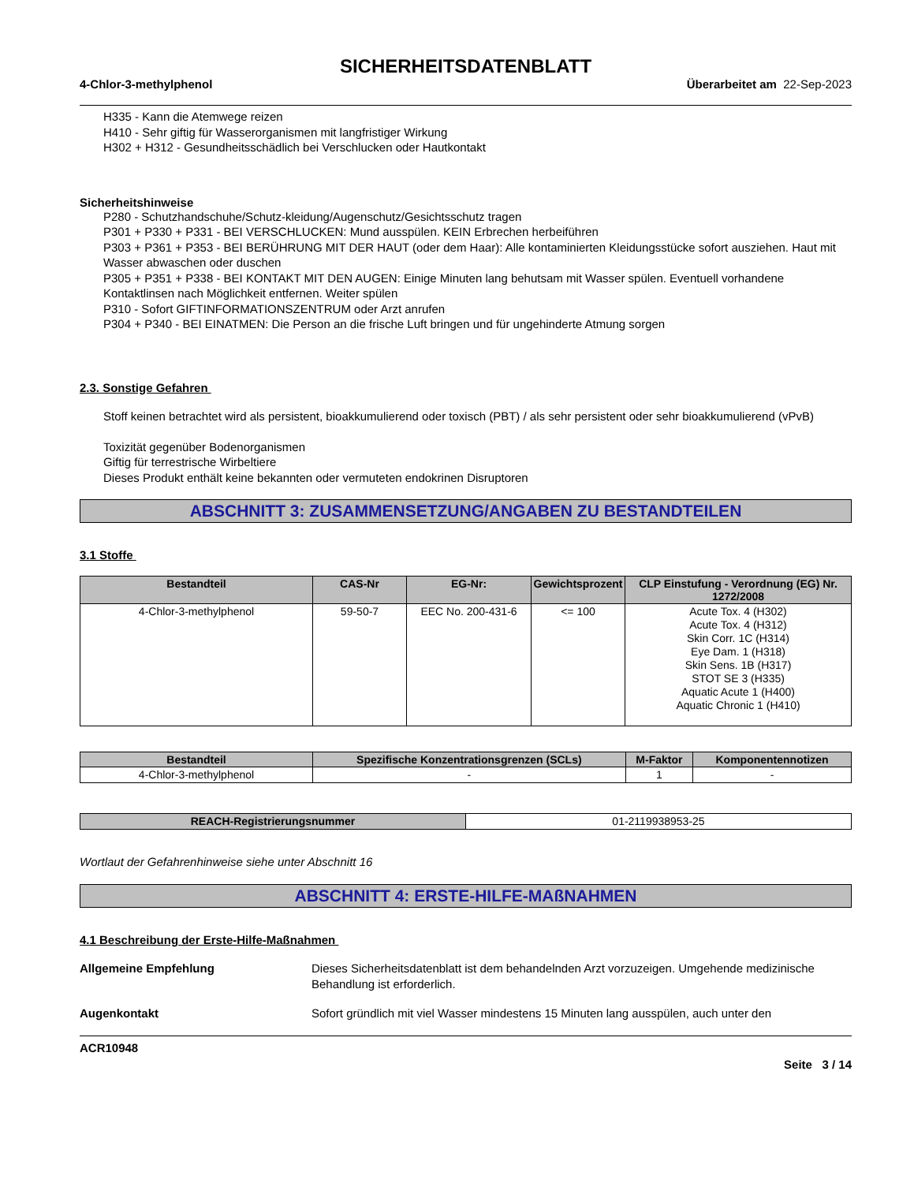SICHERHEITSDATENBLATT
4-Chlor-3-methylphenol Überarbeitet am 22-Sep-2023
H335 - Kann die Atemwege reizen
H410 - Sehr giftig für Wasserorganismen mit langfristiger Wirkung
H302 + H312 - Gesundheitsschädlich bei Verschlucken oder Hautkontakt
Sicherheitshinweise
P280 - Schutzhandschuhe/Schutz-kleidung/Augenschutz/Gesichtsschutz tragen
P301 + P330 + P331 - BEI VERSCHLUCKEN: Mund ausspülen. KEIN Erbrechen herbeiführen
P303 + P361 + P353 - BEI BERÜHRUNG MIT DER HAUT (oder dem Haar): Alle kontaminierten Kleidungsstücke sofort ausziehen. Haut mit Wasser abwaschen oder duschen
P305 + P351 + P338 - BEI KONTAKT MIT DEN AUGEN: Einige Minuten lang behutsam mit Wasser spülen. Eventuell vorhandene Kontaktlinsen nach Möglichkeit entfernen. Weiter spülen
P310 - Sofort GIFTINFORMATIONSZENTRUM oder Arzt anrufen
P304 + P340 - BEI EINATMEN: Die Person an die frische Luft bringen und für ungehinderte Atmung sorgen
2.3. Sonstige Gefahren
Stoff keinen betrachtet wird als persistent, bioakkumulierend oder toxisch (PBT) / als sehr persistent oder sehr bioakkumulierend (vPvB)
Toxizität gegenüber Bodenorganismen
Giftig für terrestrische Wirbeltiere
Dieses Produkt enthält keine bekannten oder vermuteten endokrinen Disruptoren
ABSCHNITT 3: ZUSAMMENSETZUNG/ANGABEN ZU BESTANDTEILEN
3.1 Stoffe
| Bestandteil | CAS-Nr | EG-Nr: | Gewichtsprozent | CLP Einstufung - Verordnung (EG) Nr. 1272/2008 |
| --- | --- | --- | --- | --- |
| 4-Chlor-3-methylphenol | 59-50-7 | EEC No. 200-431-6 | <= 100 | Acute Tox. 4 (H302) Acute Tox. 4 (H312) Skin Corr. 1C (H314) Eye Dam. 1 (H318) Skin Sens. 1B (H317) STOT SE 3 (H335) Aquatic Acute 1 (H400) Aquatic Chronic 1 (H410) |
| Bestandteil | Spezifische Konzentrationsgrenzen (SCLs) | M-Faktor | Komponentennotizen |
| --- | --- | --- | --- |
| 4-Chlor-3-methylphenol | - | 1 | - |
| REACH-Registrierungsnummer | 01-2119938953-25 |
Wortlaut der Gefahrenhinweise siehe unter Abschnitt 16
ABSCHNITT 4: ERSTE-HILFE-MAßNAHMEN
4.1 Beschreibung der Erste-Hilfe-Maßnahmen
Allgemeine Empfehlung Dieses Sicherheitsdatenblatt ist dem behandelnden Arzt vorzuzeigen. Umgehende medizinische Behandlung ist erforderlich.
Augenkontakt Sofort gründlich mit viel Wasser mindestens 15 Minuten lang ausspülen, auch unter den
ACR10948
Seite 3 / 14